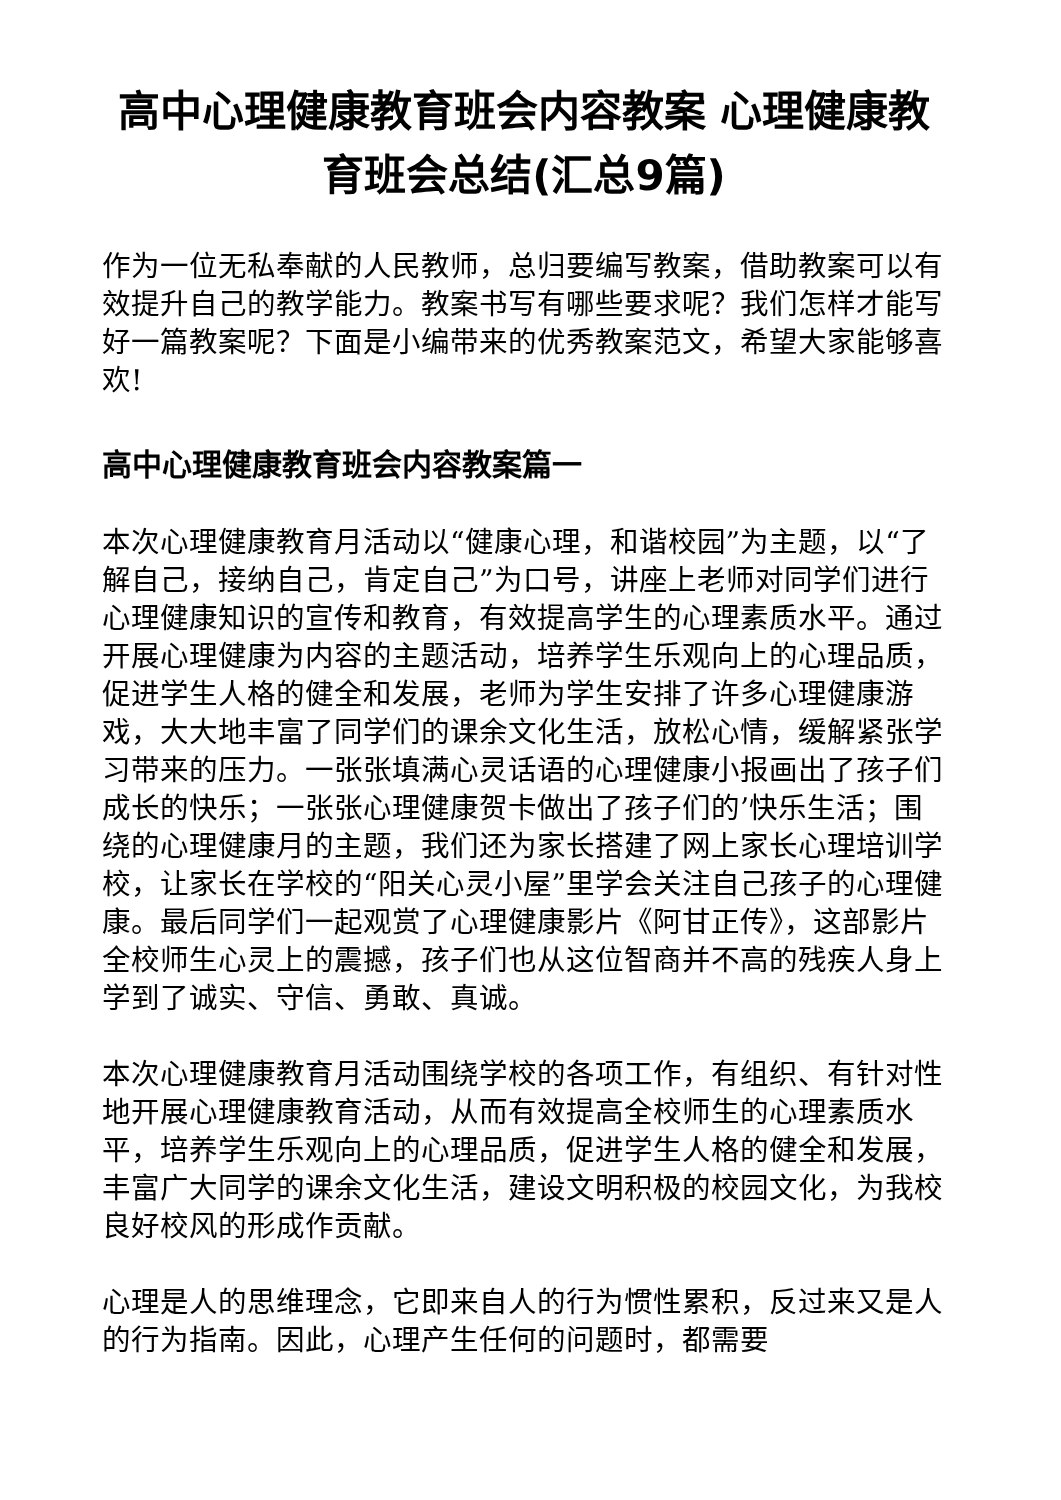高中心理健康教育班会内容教案 心理健康教育班会总结(汇总9篇)
作为一位无私奉献的人民教师，总归要编写教案，借助教案可以有效提升自己的教学能力。教案书写有哪些要求呢？我们怎样才能写好一篇教案呢？下面是小编带来的优秀教案范文，希望大家能够喜欢!
高中心理健康教育班会内容教案篇一
本次心理健康教育月活动以“健康心理，和谐校园”为主题，以“了解自己，接纳自己，肯定自己”为口号，讲座上老师对同学们进行心理健康知识的宣传和教育，有效提高学生的心理素质水平。通过开展心理健康为内容的主题活动，培养学生乐观向上的心理品质，促进学生人格的健全和发展，老师为学生安排了许多心理健康游戏，大大地丰富了同学们的课余文化生活，放松心情，缓解紧张学习带来的压力。一张张填满心灵话语的心理健康小报画出了孩子们成长的快乐；一张张心理健康贺卡做出了孩子们的’快乐生活；围绕的心理健康月的主题，我们还为家长搭建了网上家长心理培训学校，让家长在学校的“阳关心灵小屋”里学会关注自己孩子的心理健康。最后同学们一起观赏了心理健康影片《阿甘正传》，这部影片全校师生心灵上的震撼，孩子们也从这位智商并不高的残疾人身上学到了诚实、守信、勇敢、真诚。
本次心理健康教育月活动围绕学校的各项工作，有组织、有针对性地开展心理健康教育活动，从而有效提高全校师生的心理素质水平，培养学生乐观向上的心理品质，促进学生人格的健全和发展，丰富广大同学的课余文化生活，建设文明积极的校园文化，为我校良好校风的形成作贡献。
心理是人的思维理念，它即来自人的行为惯性累积，反过来又是人的行为指南。因此，心理产生任何的问题时，都需要